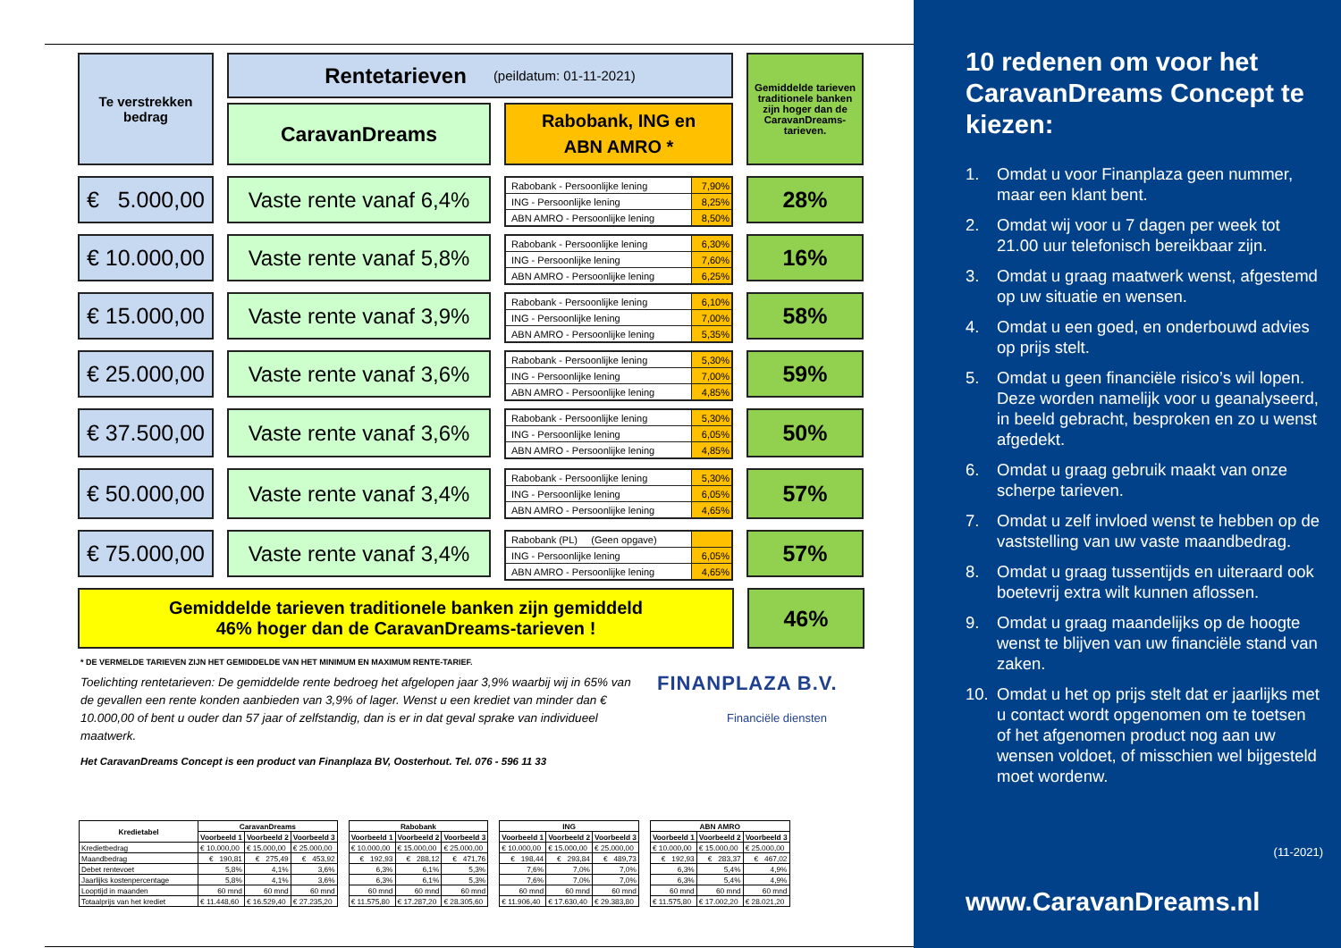Te verstrekken
bedrag
Rentetarieven (peildatum: 01-11-2021)
CaravanDreams
Rabobank, ING en
ABN AMRO *
Gemiddelde tarieven traditionele banken zijn hoger dan de CaravanDreams-tarieven.
€ 5.000,00 Vaste rente vanaf 6,4%
| Rabobank - Persoonlijke lening | 7,90% |
| ING - Persoonlijke lening | 8,25% |
| ABN AMRO - Persoonlijke lening | 8,50% |
28%
€ 10.000,00
Vaste rente vanaf 5,8%
| Rabobank - Persoonlijke lening | 6,30% |
| ING - Persoonlijke lening | 7,60% |
| ABN AMRO - Persoonlijke lening | 6,25% |
16%
€ 15.000,00
Vaste rente vanaf 3,9%
| Rabobank - Persoonlijke lening | 6,10% |
| ING - Persoonlijke lening | 7,00% |
| ABN AMRO - Persoonlijke lening | 5,35% |
58%
€ 25.000,00
Vaste rente vanaf 3,6%
| Rabobank - Persoonlijke lening | 5,30% |
| ING - Persoonlijke lening | 7,00% |
| ABN AMRO - Persoonlijke lening | 4,85% |
59%
€ 37.500,00
Vaste rente vanaf 3,6%
| Rabobank - Persoonlijke lening | 5,30% |
| ING - Persoonlijke lening | 6,05% |
| ABN AMRO - Persoonlijke lening | 4,85% |
50%
€ 50.000,00
Vaste rente vanaf 3,4%
| Rabobank - Persoonlijke lening | 5,30% |
| ING - Persoonlijke lening | 6,05% |
| ABN AMRO - Persoonlijke lening | 4,65% |
57%
€ 75.000,00
Vaste rente vanaf 3,4%
| Rabobank (PL) (Geen opgave) | |
| ING - Persoonlijke lening | 6,05% |
| ABN AMRO - Persoonlijke lening | 4,65% |
57%
Gemiddelde tarieven traditionele banken zijn gemiddeld
46% hoger dan de CaravanDreams-tarieven !
46%
* DE VERMELDE TARIEVEN ZIJN HET GEMIDDELDE VAN HET MINIMUM EN MAXIMUM RENTE-TARIEF.
Toelichting rentetarieven: De gemiddelde rente bedroeg het afgelopen jaar 3,9% waarbij wij in 65% van de gevallen een rente konden aanbieden van 3,9% of lager. Wenst u een krediet van minder dan € 10.000,00 of bent u ouder dan 57 jaar of zelfstandig, dan is er in dat geval sprake van individueel maatwerk.
Het CaravanDreams Concept is een product van Finanplaza BV, Oosterhout. Tel. 076 - 596 11 33
FINANPLAZA B.V.
Financiële diensten
| Kredietabel | CaravanDreams | | |
| --- | --- | --- | --- |
| | Voorbeeld 1 | Voorbeeld 2 | Voorbeeld 3 |
| Kredietbedrag | € 10.000,00 | € 15.000,00 | € 25.000,00 |
| Maandbedrag | € 190,81 | € 275,49 | € 453,92 |
| Debet rentevoet | 5,8% | 4,1% | 3,6% |
| Jaarlijks kostenpercentage | 5,8% | 4,1% | 3,6% |
| Looptijd in maanden | 60 mnd | 60 mnd | 60 mnd |
| Totaalprijs van het krediet | € 11.448,60 | € 16.529,40 | € 27.235,20 |
| Rabobank | | |
| --- | --- | --- |
| Voorbeeld 1 | Voorbeeld 2 | Voorbeeld 3 |
| € 10.000,00 | € 15.000,00 | € 25.000,00 |
| € 192,93 | € 288,12 | € 471,76 |
| 6,3% | 6,1% | 5,3% |
| 6,3% | 6,1% | 5,3% |
| 60 mnd | 60 mnd | 60 mnd |
| € 11.575,80 | € 17.287,20 | € 28.305,60 |
| ING | | |
| --- | --- | --- |
| Voorbeeld 1 | Voorbeeld 2 | Voorbeeld 3 |
| € 10.000,00 | € 15.000,00 | € 25.000,00 |
| € 198,44 | € 293,84 | € 489,73 |
| 7,6% | 7,0% | 7,0% |
| 7,6% | 7,0% | 7,0% |
| 60 mnd | 60 mnd | 60 mnd |
| € 11.906,40 | € 17.630,40 | € 29.383,80 |
| ABN AMRO | | |
| --- | --- | --- |
| Voorbeeld 1 | Voorbeeld 2 | Voorbeeld 3 |
| € 10.000,00 | € 15.000,00 | € 25.000,00 |
| € 192,93 | € 283,37 | € 467,02 |
| 6,3% | 5,4% | 4,9% |
| 6,3% | 5,4% | 4,9% |
| 60 mnd | 60 mnd | 60 mnd |
| € 11.575,80 | € 17.002,20 | € 28.021,20 |
10 redenen om voor het CaravanDreams Concept te kiezen:
1. Omdat u voor Finanplaza geen nummer, maar een klant bent.
2. Omdat wij voor u 7 dagen per week tot 21.00 uur telefonisch bereikbaar zijn.
3. Omdat u graag maatwerk wenst, afgestemd op uw situatie en wensen.
4. Omdat u een goed, en onderbouwd advies op prijs stelt.
5. Omdat u geen financiële risico’s wil lopen. Deze worden namelijk voor u geanalyseerd, in beeld gebracht, besproken en zo u wenst afgedekt.
6. Omdat u graag gebruik maakt van onze scherpe tarieven.
7. Omdat u zelf invloed wenst te hebben op de vaststelling van uw vaste maandbedrag.
8. Omdat u graag tussentijds en uiteraard ook boetevrij extra wilt kunnen aflossen.
9. Omdat u graag maandelijks op de hoogte wenst te blijven van uw financiële stand van zaken.
10. Omdat u het op prijs stelt dat er jaarlijks met u contact wordt opgenomen om te toetsen of het afgenomen product nog aan uw wensen voldoet, of misschien wel bijgesteld moet wordenw.
(11-2021)
www.CaravanDreams.nl